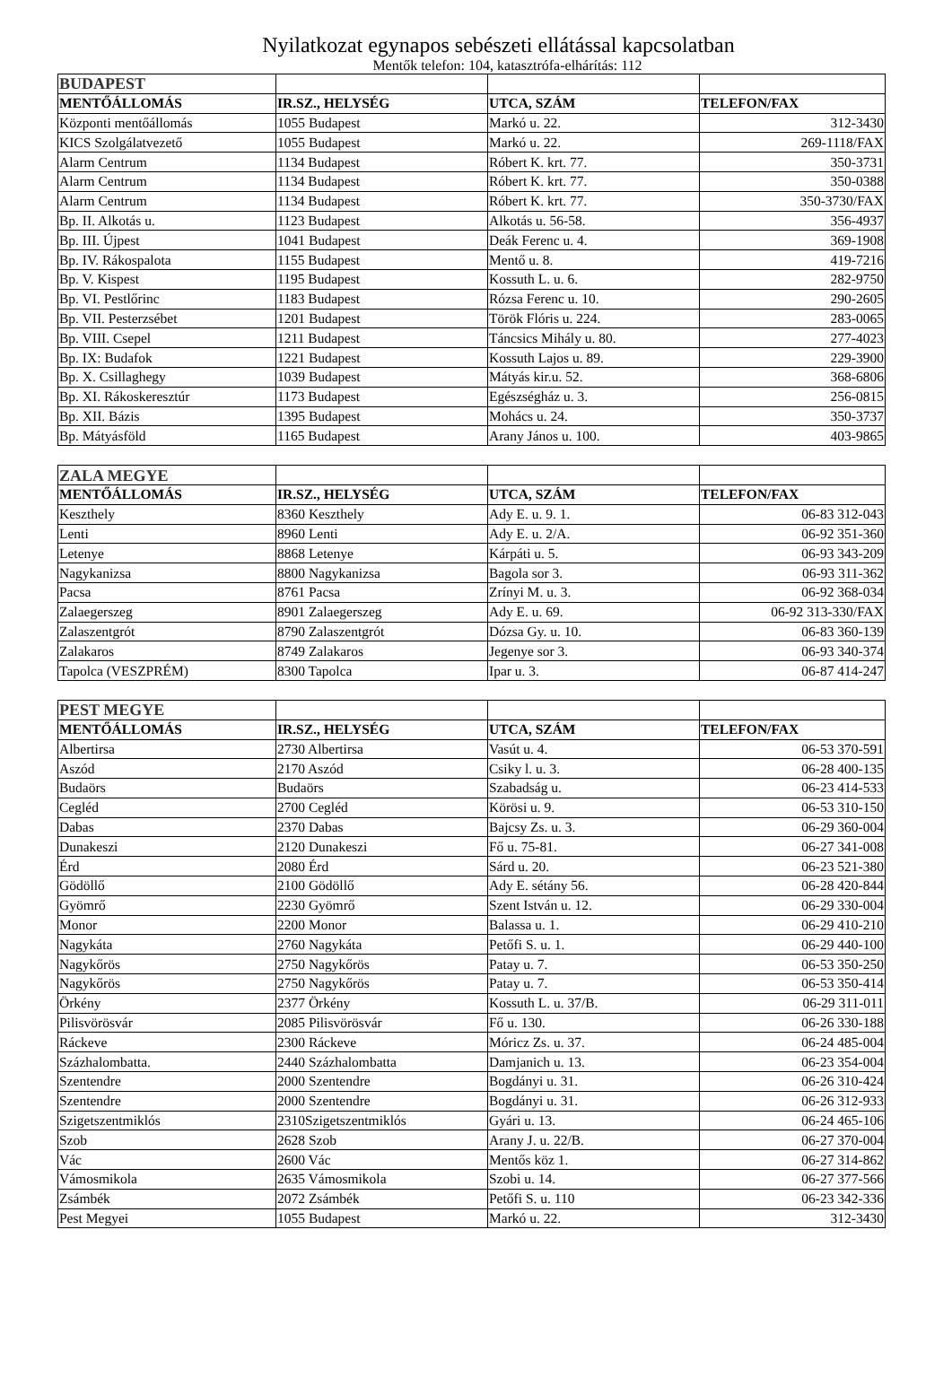Nyilatkozat egynapos sebészeti ellátással kapcsolatban
Mentők telefon: 104, katasztrófa-elhárítás: 112
| BUDAPEST | | | |
| --- | --- | --- | --- |
| MENTŐÁLLOMÁS | IR.SZ., HELYSÉG | UTCA, SZÁM | TELEFON/FAX |
| Központi mentőállomás | 1055 Budapest | Markó u. 22. | 312-3430 |
| KICS Szolgálatvezető | 1055 Budapest | Markó u. 22. | 269-1118/FAX |
| Alarm Centrum | 1134 Budapest | Róbert K. krt. 77. | 350-3731 |
| Alarm Centrum | 1134 Budapest | Róbert K. krt. 77. | 350-0388 |
| Alarm Centrum | 1134 Budapest | Róbert K. krt. 77. | 350-3730/FAX |
| Bp. II. Alkotás u. | 1123 Budapest | Alkotás u. 56-58. | 356-4937 |
| Bp. III. Újpest | 1041 Budapest | Deák Ferenc u. 4. | 369-1908 |
| Bp. IV. Rákospalota | 1155 Budapest | Mentő u. 8. | 419-7216 |
| Bp. V. Kispest | 1195 Budapest | Kossuth L. u. 6. | 282-9750 |
| Bp. VI. Pestlőrinc | 1183 Budapest | Rózsa Ferenc u. 10. | 290-2605 |
| Bp. VII. Pesterzsébet | 1201 Budapest | Török Flóris u. 224. | 283-0065 |
| Bp. VIII. Csepel | 1211 Budapest | Táncsics Mihály u. 80. | 277-4023 |
| Bp. IX: Budafok | 1221 Budapest | Kossuth Lajos u. 89. | 229-3900 |
| Bp. X. Csillaghegy | 1039 Budapest | Mátyás kir.u. 52. | 368-6806 |
| Bp. XI. Rákoskeresztúr | 1173 Budapest | Egészségház u. 3. | 256-0815 |
| Bp. XII. Bázis | 1395 Budapest | Mohács u. 24. | 350-3737 |
| Bp. Mátyásföld | 1165 Budapest | Arany János u. 100. | 403-9865 |
| ZALA MEGYE | | | |
| --- | --- | --- | --- |
| MENTŐÁLLOMÁS | IR.SZ., HELYSÉG | UTCA, SZÁM | TELEFON/FAX |
| Keszthely | 8360 Keszthely | Ady E. u. 9. 1. | 06-83 312-043 |
| Lenti | 8960 Lenti | Ady E. u. 2/A. | 06-92 351-360 |
| Letenye | 8868 Letenye | Kárpáti u. 5. | 06-93 343-209 |
| Nagykanizsa | 8800 Nagykanizsa | Bagola sor 3. | 06-93 311-362 |
| Pacsa | 8761 Pacsa | Zrínyi M. u. 3. | 06-92 368-034 |
| Zalaegerszeg | 8901 Zalaegerszeg | Ady E. u. 69. | 06-92 313-330/FAX |
| Zalaszentgrót | 8790 Zalaszentgrót | Dózsa Gy. u. 10. | 06-83 360-139 |
| Zalakaros | 8749 Zalakaros | Jegenye sor 3. | 06-93 340-374 |
| Tapolca (VESZPRÉM) | 8300 Tapolca | Ipar u. 3. | 06-87 414-247 |
| PEST MEGYE | | | |
| --- | --- | --- | --- |
| MENTŐÁLLOMÁS | IR.SZ., HELYSÉG | UTCA, SZÁM | TELEFON/FAX |
| Albertirsa | 2730 Albertirsa | Vasút u. 4. | 06-53 370-591 |
| Aszód | 2170 Aszód | Csiky l. u. 3. | 06-28 400-135 |
| Budaörs | Budaörs | Szabadság u. | 06-23 414-533 |
| Cegléd | 2700 Cegléd | Körösi u. 9. | 06-53 310-150 |
| Dabas | 2370 Dabas | Bajcsy Zs. u. 3. | 06-29 360-004 |
| Dunakeszi | 2120 Dunakeszi | Fő u. 75-81. | 06-27 341-008 |
| Érd | 2080 Érd | Sárd u. 20. | 06-23 521-380 |
| Gödöllő | 2100 Gödöllő | Ady E. sétány 56. | 06-28 420-844 |
| Gyömrő | 2230 Gyömrő | Szent István u. 12. | 06-29 330-004 |
| Monor | 2200 Monor | Balassa u. 1. | 06-29 410-210 |
| Nagykáta | 2760 Nagykáta | Petőfi S. u. 1. | 06-29 440-100 |
| Nagykőrös | 2750 Nagykőrös | Patay u. 7. | 06-53 350-250 |
| Nagykőrös | 2750 Nagykőrös | Patay u. 7. | 06-53 350-414 |
| Örkény | 2377 Örkény | Kossuth L. u. 37/B. | 06-29 311-011 |
| Pilisvörösvár | 2085 Pilisvörösvár | Fő u. 130. | 06-26 330-188 |
| Ráckeve | 2300 Ráckeve | Móricz Zs. u. 37. | 06-24 485-004 |
| Százhalombatta. | 2440 Százhalombatta | Damjanich u. 13. | 06-23 354-004 |
| Szentendre | 2000 Szentendre | Bogdányi u. 31. | 06-26 310-424 |
| Szentendre | 2000 Szentendre | Bogdányi u. 31. | 06-26 312-933 |
| Szigetszentmiklós | 2310Szigetszentmiklós | Gyári u. 13. | 06-24 465-106 |
| Szob | 2628 Szob | Arany J. u. 22/B. | 06-27 370-004 |
| Vác | 2600 Vác | Mentős köz 1. | 06-27 314-862 |
| Vámosmikola | 2635 Vámosmikola | Szobi u. 14. | 06-27 377-566 |
| Zsámbék | 2072 Zsámbék | Petőfi S. u. 110 | 06-23 342-336 |
| Pest Megyei | 1055 Budapest | Markó u. 22. | 312-3430 |